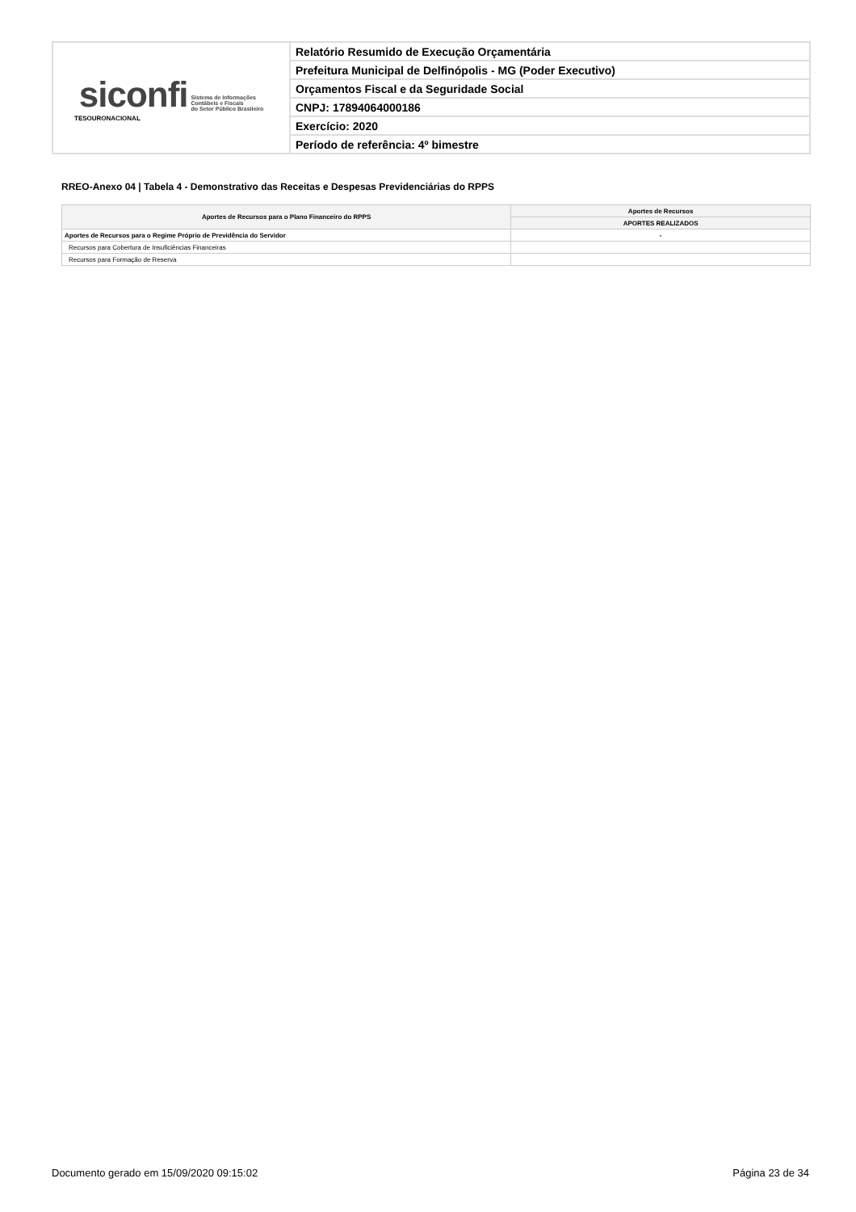| siconfi Sistema de Informações Contábeis e Fiscais do Setor Público Brasileiro TESOURONACIONAL | Relatório Resumido de Execução Orçamentária |
| | Prefeitura Municipal de Delfinópolis - MG (Poder Executivo) |
| | Orçamentos Fiscal e da Seguridade Social |
| | CNPJ: 17894064000186 |
| | Exercício: 2020 |
| | Período de referência: 4º bimestre |
RREO-Anexo 04 | Tabela 4 - Demonstrativo das Receitas e Despesas Previdenciárias do RPPS
| Aportes de Recursos para o Plano Financeiro do RPPS | Aportes de Recursos |
| --- | --- |
| | APORTES REALIZADOS |
| Aportes de Recursos para o Regime Próprio de Previdência do Servidor | - |
| Recursos para Cobertura de Insuficiências Financeiras | |
| Recursos para Formação de Reserva | |
Documento gerado em 15/09/2020 09:15:02 Página 23 de 34